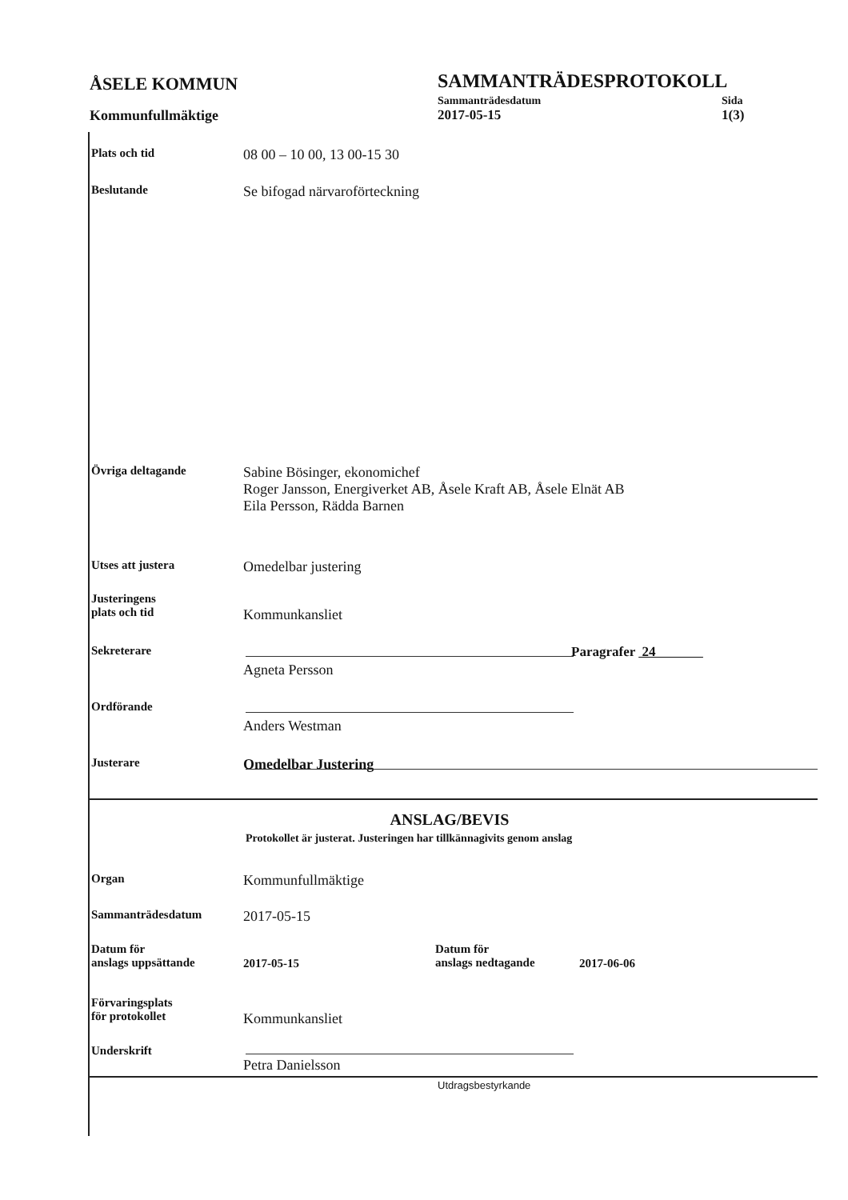ÅSELE KOMMUN
SAMMANTRÄDESPROTOKOLL
Sammanträdesdatum Sida
Kommunfullmäktige 2017-05-15 1(3)
Plats och tid
08 00 – 10 00, 13 00-15 30
Beslutande
Se bifogad närvaroförteckning
Övriga deltagande
Sabine Bösinger, ekonomichef
Roger Jansson, Energiverket AB, Åsele Kraft AB, Åsele Elnät AB
Eila Persson, Rädda Barnen
Utses att justera
Omedelbar justering
Justeringens
plats och tid
Kommunkansliet
Sekreterare Paragrafer 24
Agneta Persson
Ordförande
Anders Westman
Justerare
Omedelbar Justering
ANSLAG/BEVIS
Protokollet är justerat. Justeringen har tillkännagivits genom anslag
Organ
Kommunfullmäktige
Sammanträdesdatum
2017-05-15
Datum för
anslags uppsättande
2017-05-15
Datum för
anslags nedtagande
2017-06-06
Förvaringsplats
för protokollet
Kommunkansliet
Underskrift
Petra Danielsson
Utdragsbestyrkande